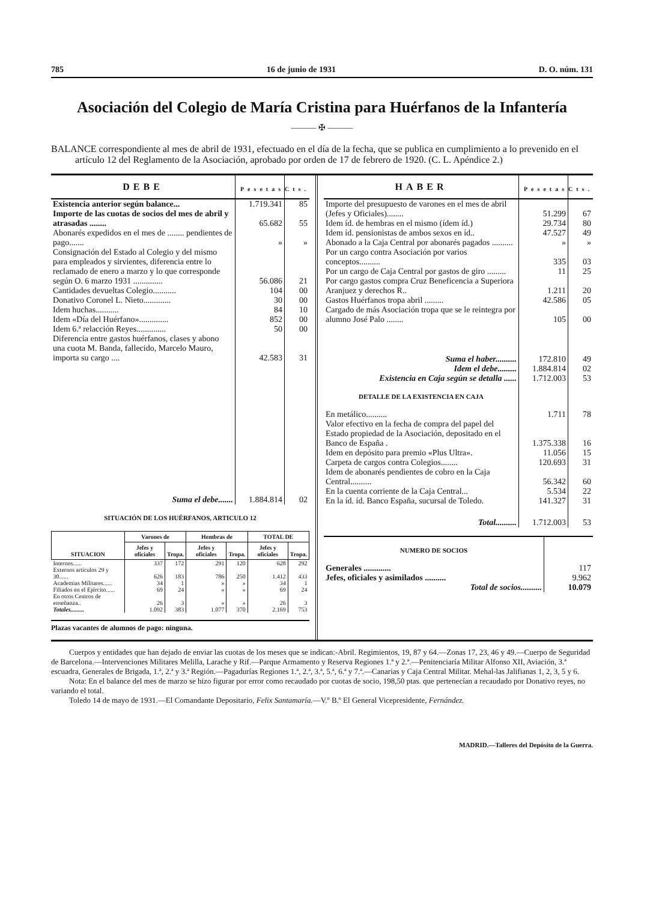785 16 de junio de 1931 D. O. núm. 131
Asociación del Colegio de María Cristina para Huérfanos de la Infantería
——— ✠ ———
BALANCE correspondiente al mes de abril de 1931, efectuado en el día de la fecha, que se publica en cumplimiento a lo prevenido en el artículo 12 del Reglamento de la Asociación, aprobado por orden de 17 de febrero de 1920. (C. L. Apéndice 2.)
| DEBE | Pesetas | Cts. |
| --- | --- | --- |
| Existencia anterior según balance... | 1.719.341 | 85 |
| Importe de las cuotas de socios del mes de abril y atrasadas ........ | 65.682 | 55 |
| Abonarés expedidos en el mes de ........ pendientes de pago....... | » | » |
| Consignación del Estado al Colegio y del mismo para empleados y sirvientes, diferencia entre lo reclamado de enero a marzo y lo que corresponde según O. 6 marzo 1931 .............. | 56.086 | 21 |
| Cantidades devueltas Colegio........... | 104 | 00 |
| Donativo Coronel L. Nieto............. | 30 | 00 |
| Idem huchas........... | 84 | 10 |
| Idem «Día del Huérfano».............. | 852 | 00 |
| Idem 6.ª relacción Reyes.............. | 50 | 00 |
| Diferencia entre gastos huérfanos, clases y abono una cuota M. Banda, fallecido, Marcelo Mauro, importa su cargo .... | 42.583 | 31 |
| Suma el debe....... | 1.884.814 | 02 |
SITUACIÓN DE LOS HUÉRFANOS, ARTICULO 12
| SITUACION | Varones de | | Hembras de | | TOTAL DE | |
| --- | --- | --- | --- | --- | --- | --- |
| | Jefes y oficiales | Tropa. | Jefes y oficiales | Tropa. | Jefes y oficiales | Tropa. |
| Internos...... | 337 | 172 | 291 | 120 | 628 | 292 |
| Externos artículos 29 y 30...... | 626 | 183 | 786 | 250 | 1.412 | 433 |
| Academias Militares...... | 34 | 1 | » | » | 34 | 1 |
| Filiados en el Ejército...... | 69 | 24 | » | » | 69 | 24 |
| En otros Centros de enseñanza.. | 26 | 3 | » | » | 26 | 3 |
| Totales......... | 1.092 | 383 | 1.077 | 370 | 2.169 | 753 |
Plazas vacantes de alumnos de pago: ninguna.
| HABER | Pesetas | Cts. |
| --- | --- | --- |
| Importe del presupuesto de varones en el mes de abril (Jefes y Oficiales)........ | 51.299 | 67 |
| Idem íd. de hembras en el mismo (ídem íd.) | 29.734 | 80 |
| Idem íd. pensionistas de ambos sexos en íd.. | 47.527 | 49 |
| Abonado a la Caja Central por abonarés pagados .......... | » | » |
| Por un cargo contra Asociación por varios conceptos.......... | 335 | 03 |
| Por un cargo de Caja Central por gastos de giro ......... | 11 | 25 |
| Por cargo gastos compra Cruz Beneficencia a Superiora Aranjuez y derechos R.. | 1.211 | 20 |
| Gastos Huérfanos tropa abril ......... | 42.586 | 05 |
| Cargado de más Asociación tropa que se le reintegra por alumno José Palo ........ | 105 | 00 |
| Suma el haber.......... | 172.810 | 49 |
| Idem el debe......... | 1.884.814 | 02 |
| Existencia en Caja según se detalla ...... | 1.712.003 | 53 |
| DETALLE DE LA EXISTENCIA EN CAJA | | |
| En metálico.......... | 1.711 | 78 |
| Valor efectivo en la fecha de compra del papel del Estado propiedad de la Asociación, depositado en el Banco de España . | 1.375.338 | 16 |
| Idem en depósito para premio «Plus Ultra». | 11.056 | 15 |
| Carpeta de cargos contra Colegios........ | 120.693 | 31 |
| Idem de abonarés pendientes de cobro en la Caja Central.......... | 56.342 | 60 |
| En la cuenta corriente de la Caja Central... | 5.534 | 22 |
| En la íd. íd. Banco España, sucursal de Toledo. | 141.327 | 31 |
| Total.......... | 1.712.003 | 53 |
| NUMERO DE SOCIOS | |
| Generales ............. | 117 |
| Jefes, oficiales y asimilados .......... | 9.962 |
| Total de socios.......... | 10.079 |
Cuerpos y entidades que han dejado de enviar las cuotas de los meses que se indican:-Abril. Regimientos, 19, 87 y 64.—Zonas 17, 23, 46 y 49.—Cuerpo de Seguridad de Barcelona.—Intervenciones Militares Melilla, Larache y Rif.—Parque Armamento y Reserva Regiones 1.ª y 2.ª.—Penitenciaría Militar Alfonso XII, Aviación, 3.ª escuadra, Generales de Brigada, 1.ª, 2.ª y 3.ª Región.—Pagadurías Regiones 1.ª, 2.ª, 3.ª, 5.ª, 6.ª y 7.ª.—Canarias y Caja Central Militar. Mehal-las Jalifianas 1, 2, 3, 5 y 6.
Nota: En el balance del mes de marzo se hizo figurar por error como recaudado por cuotas de socio, 198,50 ptas. que pertenecían a recaudado por Donativo reyes, no variando el total.
Toledo 14 de mayo de 1931.—El Comandante Depositario, Felix Santamaría.—V.º B.º El General Vicepresidente, Fernández.
MADRID.—Talleres del Depósito de la Guerra.